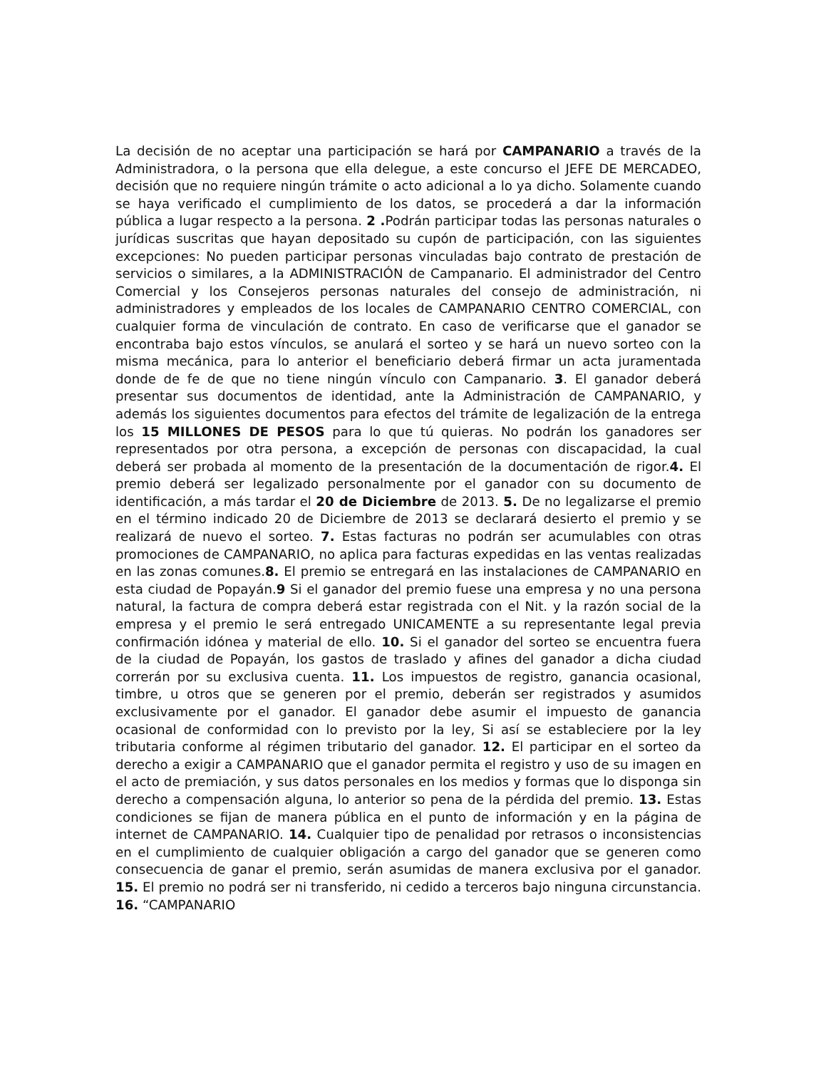La decisión de no aceptar una participación se hará por CAMPANARIO a través de la Administradora, o la persona que ella delegue, a este concurso el JEFE DE MERCADEO, decisión que no requiere ningún trámite o acto adicional a lo ya dicho. Solamente cuando se haya verificado el cumplimiento de los datos, se procederá a dar la información pública a lugar respecto a la persona. 2 . Podrán participar todas las personas naturales o jurídicas suscritas que hayan depositado su cupón de participación, con las siguientes excepciones: No pueden participar personas vinculadas bajo contrato de prestación de servicios o similares, a la ADMINISTRACIÓN de Campanario. El administrador del Centro Comercial y los Consejeros personas naturales del consejo de administración, ni administradores y empleados de los locales de CAMPANARIO CENTRO COMERCIAL, con cualquier forma de vinculación de contrato. En caso de verificarse que el ganador se encontraba bajo estos vínculos, se anulará el sorteo y se hará un nuevo sorteo con la misma mecánica, para lo anterior el beneficiario deberá firmar un acta juramentada donde de fe de que no tiene ningún vínculo con Campanario. 3. El ganador deberá presentar sus documentos de identidad, ante la Administración de CAMPANARIO, y además los siguientes documentos para efectos del trámite de legalización de la entrega los 15 MILLONES DE PESOS para lo que tú quieras. No podrán los ganadores ser representados por otra persona, a excepción de personas con discapacidad, la cual deberá ser probada al momento de la presentación de la documentación de rigor.4. El premio deberá ser legalizado personalmente por el ganador con su documento de identificación, a más tardar el 20 de Diciembre de 2013. 5. De no legalizarse el premio en el término indicado 20 de Diciembre de 2013 se declarará desierto el premio y se realizará de nuevo el sorteo. 7. Estas facturas no podrán ser acumulables con otras promociones de CAMPANARIO, no aplica para facturas expedidas en las ventas realizadas en las zonas comunes.8. El premio se entregará en las instalaciones de CAMPANARIO en esta ciudad de Popayán.9 Si el ganador del premio fuese una empresa y no una persona natural, la factura de compra deberá estar registrada con el Nit. y la razón social de la empresa y el premio le será entregado UNICAMENTE a su representante legal previa confirmación idónea y material de ello. 10. Si el ganador del sorteo se encuentra fuera de la ciudad de Popayán, los gastos de traslado y afines del ganador a dicha ciudad correrán por su exclusiva cuenta. 11. Los impuestos de registro, ganancia ocasional, timbre, u otros que se generen por el premio, deberán ser registrados y asumidos exclusivamente por el ganador. El ganador debe asumir el impuesto de ganancia ocasional de conformidad con lo previsto por la ley, Si así se estableciere por la ley tributaria conforme al régimen tributario del ganador. 12. El participar en el sorteo da derecho a exigir a CAMPANARIO que el ganador permita el registro y uso de su imagen en el acto de premiación, y sus datos personales en los medios y formas que lo disponga sin derecho a compensación alguna, lo anterior so pena de la pérdida del premio. 13. Estas condiciones se fijan de manera pública en el punto de información y en la página de internet de CAMPANARIO. 14. Cualquier tipo de penalidad por retrasos o inconsistencias en el cumplimiento de cualquier obligación a cargo del ganador que se generen como consecuencia de ganar el premio, serán asumidas de manera exclusiva por el ganador. 15. El premio no podrá ser ni transferido, ni cedido a terceros bajo ninguna circunstancia. 16. “CAMPANARIO